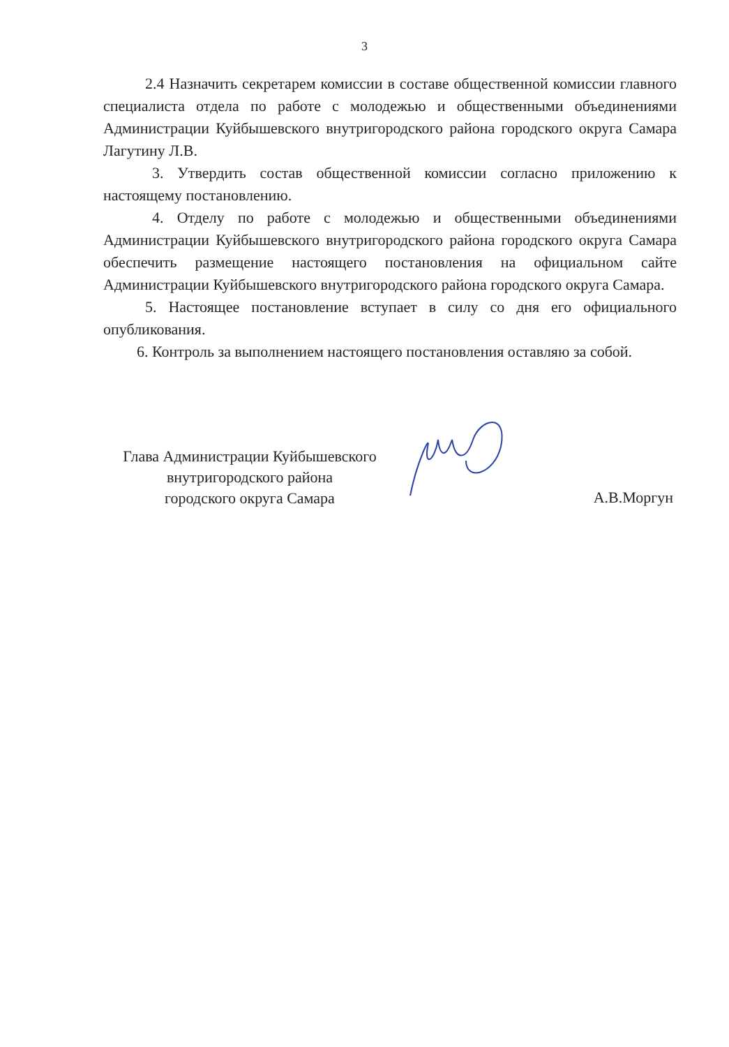3
2.4 Назначить секретарем комиссии в составе общественной комиссии главного специалиста отдела по работе с молодежью и общественными объединениями Администрации Куйбышевского внутригородского района городского округа Самара Лагутину Л.В.
3. Утвердить состав общественной комиссии согласно приложению к настоящему постановлению.
4. Отделу по работе с молодежью и общественными объединениями Администрации Куйбышевского внутригородского района городского округа Самара обеспечить размещение настоящего постановления на официальном сайте Администрации Куйбышевского внутригородского района городского округа Самара.
5. Настоящее постановление вступает в силу со дня его официального опубликования.
6. Контроль за выполнением настоящего постановления оставляю за собой.
Глава Администрации Куйбышевского
внутригородского района
городского округа Самара
А.В.Моргун